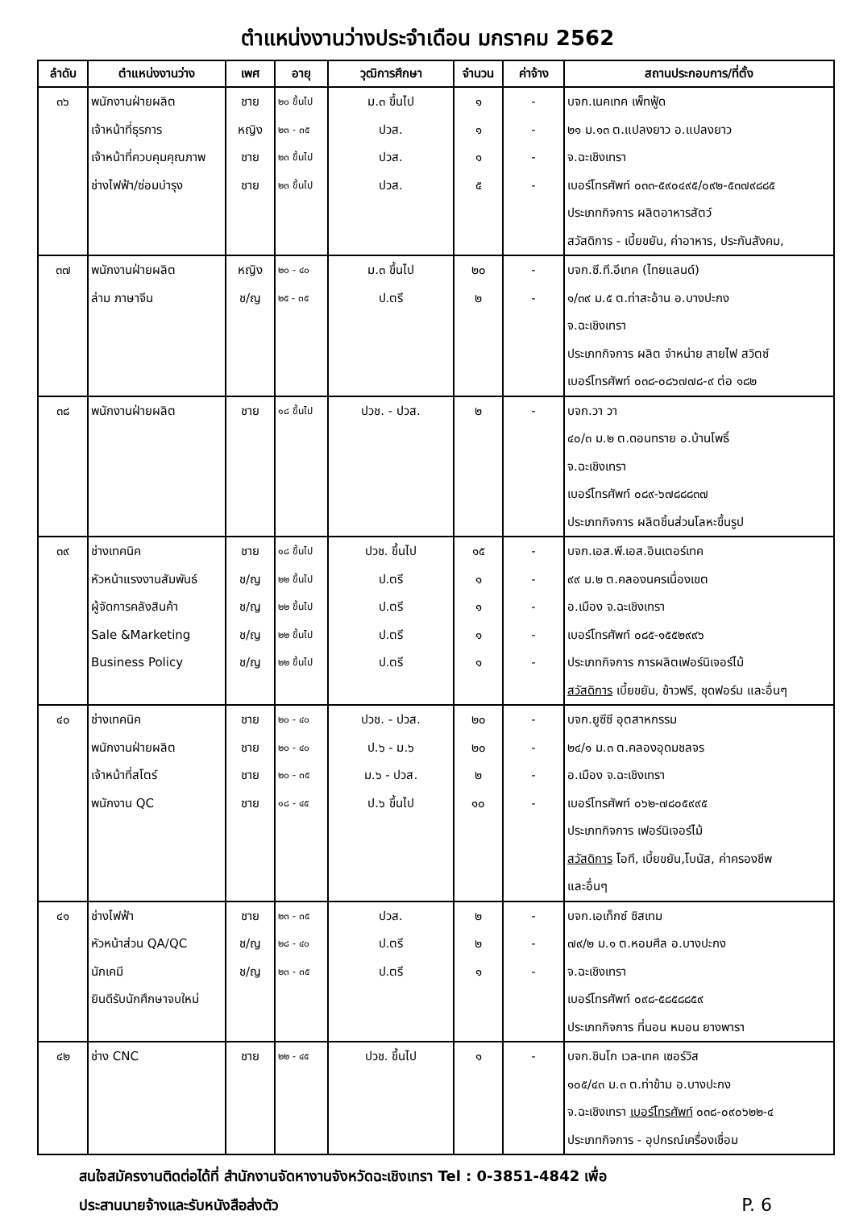ตำแหน่งงานว่างประจำเดือน มกราคม 2562
| ลำดับ | ตำแหน่งงานว่าง | เพศ | อายุ | วุฒิการศึกษา | จำนวน | ค่าจ้าง | สถานประกอบการ/ที่ตั้ง |
| --- | --- | --- | --- | --- | --- | --- | --- |
| ๓๖ | พนักงานฝ่ายผลิต เจ้าหน้าที่ธุรการ เจ้าหน้าที่ควบคุมคุณภาพ ช่างไฟฟ้า/ซ่อมบำรุง | ชาย หญิง ชาย ชาย | ๒๐ ขึ้นไป ๒๓ - ๓๕ ๒๓ ขึ้นไป ๒๓ ขึ้นไป | ม.๓ ขึ้นไป ปวส. ปวส. ปวส. | ๑ ๑ ๑ ๕ | - - - - | บจก.เนคเทค เพ็ทฟู้ด ๒๑ ม.๑๓ ต.แปลงยาว อ.แปลงยาว จ.ฉะเชิงเทรา เบอร์โทรศัพท์ ๐๓๓-๕๙๐๔๙๕/๐๙๒-๕๓๗๙๘๘๕ ประเภทกิจการ ผลิตอาหารสัตว์ สวัสดิการ - เบี้ยขยัน, ค่าอาหาร, ประกันสังคม, |
| ๓๗ | พนักงานฝ่ายผลิต ล่าม ภาษาจีน | หญิง ช/ญ | ๒๐ - ๔๐ ๒๕ - ๓๕ | ม.๓ ขึ้นไป ป.ตรี | ๒๐ ๒ | - - | บจก.ซี.ที.อีเทค (ไทยแลนด์) ๑/๓๙ ม.๕ ต.ท่าสะอ้าน อ.บางปะกง จ.ฉะเชิงเทรา ประเภทกิจการ ผลิต จำหน่าย สายไฟ สวิตซ์ เบอร์โทรศัพท์ ๐๓๘-๐๘๖๗๗๘-๙ ต่อ ๑๘๒ |
| ๓๘ | พนักงานฝ่ายผลิต | ชาย | ๑๘ ขึ้นไป | ปวช. - ปวส. | ๒ | - | บจก.วา วา ๔๐/๓ ม.๒ ต.ดอนทราย อ.บ้านโพธิ์ จ.ฉะเชิงเทรา เบอร์โทรศัพท์ ๐๘๙-๖๗๘๘๘๓๗ ประเภทกิจการ ผลิตชิ้นส่วนโลหะขึ้นรูป |
| ๓๙ | ช่างเทคนิค หัวหน้าแรงงานสัมพันธ์ ผู้จัดการคลังสินค้า Sale &Marketing Business Policy | ชาย ช/ญ ช/ญ ช/ญ ช/ญ | ๑๘ ขึ้นไป ๒๒ ขึ้นไป ๒๒ ขึ้นไป ๒๒ ขึ้นไป ๒๒ ขึ้นไป | ปวช. ขึ้นไป ป.ตรี ป.ตรี ป.ตรี ป.ตรี | ๑๕ ๑ ๑ ๑ ๑ | - - - - - | บจก.เอส.พี.เอส.อินเตอร์เทค ๙๙ ม.๒ ต.คลองนครเนื่องเขต อ.เมือง จ.ฉะเชิงเทรา เบอร์โทรศัพท์ ๐๘๕-๑๕๕๒๙๙๖ ประเภทกิจการ การผลิตเฟอร์นิเจอร์ไม้ สวัสดิการ เบี้ยขยัน, ข้าวฟรี, ชุดฟอร์ม และอื่นๆ |
| ๔๐ | ช่างเทคนิค พนักงานฝ่ายผลิต เจ้าหน้าที่สโตร์ พนักงาน QC | ชาย ชาย ชาย ชาย | ๒๐ - ๔๐ ๒๐ - ๔๐ ๒๐ - ๓๕ ๑๘ - ๔๕ | ปวช. - ปวส. ป.๖ - ม.๖ ม.๖ - ปวส. ป.๖ ขึ้นไป | ๒๐ ๒๐ ๒ ๑๐ | - - - - | บจก.ยูซีซี อุตสาหกรรม ๒๔/๑ ม.๓ ต.คลองอุดมชลจร อ.เมือง จ.ฉะเชิงเทรา เบอร์โทรศัพท์ ๐๖๒-๗๘๐๕๙๙๕ ประเภทกิจการ เฟอร์นิเจอร์ไม้ สวัสดิการ โอที, เบี้ยขยัน,โบนัส, ค่าครองชีพ และอื่นๆ |
| ๔๑ | ช่างไฟฟ้า หัวหน้าส่วน QA/QC นักเคมี ยินดีรับนักศึกษาจบใหม่ | ชาย ช/ญ ช/ญ | ๒๓ - ๓๕ ๒๘ - ๔๐ ๒๓ - ๓๕ | ปวส. ป.ตรี ป.ตรี | ๒ ๒ ๑ | - - - | บจก.เอเท็กซ์ ซิสเทม ๗๙/๒ ม.๑ ต.หอมศีล อ.บางปะกง จ.ฉะเชิงเทรา เบอร์โทรศัพท์ ๐๙๘-๕๘๕๘๘๕๙ ประเภทกิจการ ที่นอน หมอน ยางพารา |
| ๔๒ | ช่าง CNC | ชาย | ๒๒ - ๔๕ | ปวช. ขึ้นไป | ๑ | - | บจก.ชินโก เวล-เทค เซอร์วิส ๑๐๕/๔๓ ม.๓ ต.ท่าข้าม อ.บางปะกง จ.ฉะเชิงเทรา เบอร์โทรศัพท์ ๐๓๘-๐๙๐๖๒๒-๔ ประเภทกิจการ - อุปกรณ์เครื่องเชื่อม |
สนใจสมัครงานติดต่อได้ที่ สำนักงานจัดหางานจังหวัดฉะเชิงเทรา Tel : 0-3851-4842 เพื่อ
ประสานนายจ้างและรับหนังสือส่งตัว P. 6